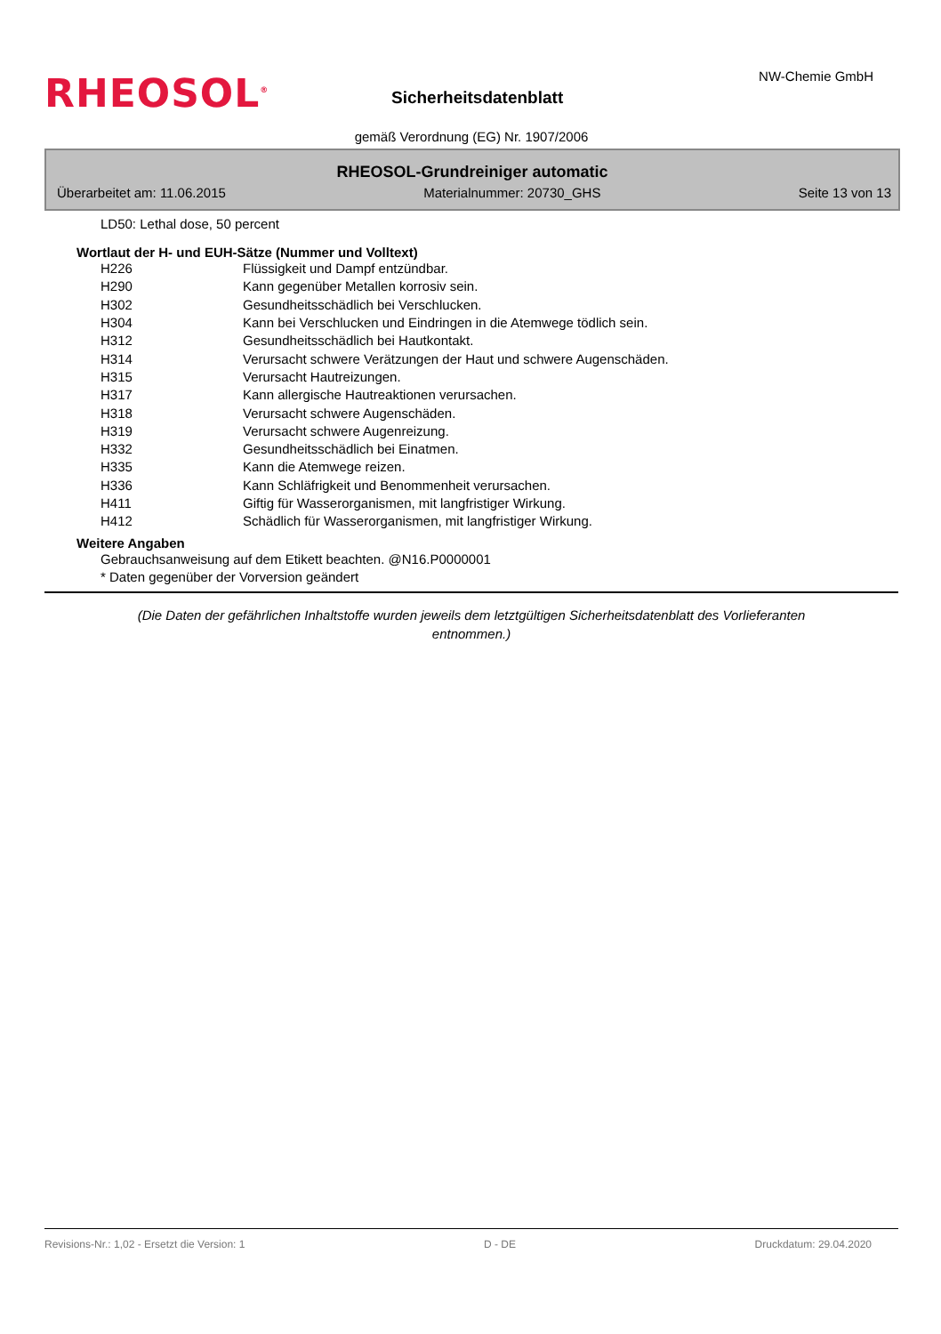RHEOSOL<sup>®</sup> Sicherheitsdatenblatt
NW-Chemie GmbH
gemäß Verordnung (EG) Nr. 1907/2006
RHEOSOL-Grundreiniger automatic
Überarbeitet am: 11.06.2015 Materialnummer: 20730_GHS Seite 13 von 13
LD50: Lethal dose, 50 percent
Wortlaut der H- und EUH-Sätze (Nummer und Volltext)
| H226 | Flüssigkeit und Dampf entzündbar. |
| H290 | Kann gegenüber Metallen korrosiv sein. |
| H302 | Gesundheitsschädlich bei Verschlucken. |
| H304 | Kann bei Verschlucken und Eindringen in die Atemwege tödlich sein. |
| H312 | Gesundheitsschädlich bei Hautkontakt. |
| H314 | Verursacht schwere Verätzungen der Haut und schwere Augenschäden. |
| H315 | Verursacht Hautreizungen. |
| H317 | Kann allergische Hautreaktionen verursachen. |
| H318 | Verursacht schwere Augenschäden. |
| H319 | Verursacht schwere Augenreizung. |
| H332 | Gesundheitsschädlich bei Einatmen. |
| H335 | Kann die Atemwege reizen. |
| H336 | Kann Schläfrigkeit und Benommenheit verursachen. |
| H411 | Giftig für Wasserorganismen, mit langfristiger Wirkung. |
| H412 | Schädlich für Wasserorganismen, mit langfristiger Wirkung. |
Weitere Angaben
Gebrauchsanweisung auf dem Etikett beachten. @N16.P0000001
* Daten gegenüber der Vorversion geändert
(Die Daten der gefährlichen Inhaltstoffe wurden jeweils dem letztgültigen Sicherheitsdatenblatt des Vorlieferanten entnommen.)
Revisions-Nr.: 1,02 - Ersetzt die Version: 1 D - DE Druckdatum: 29.04.2020